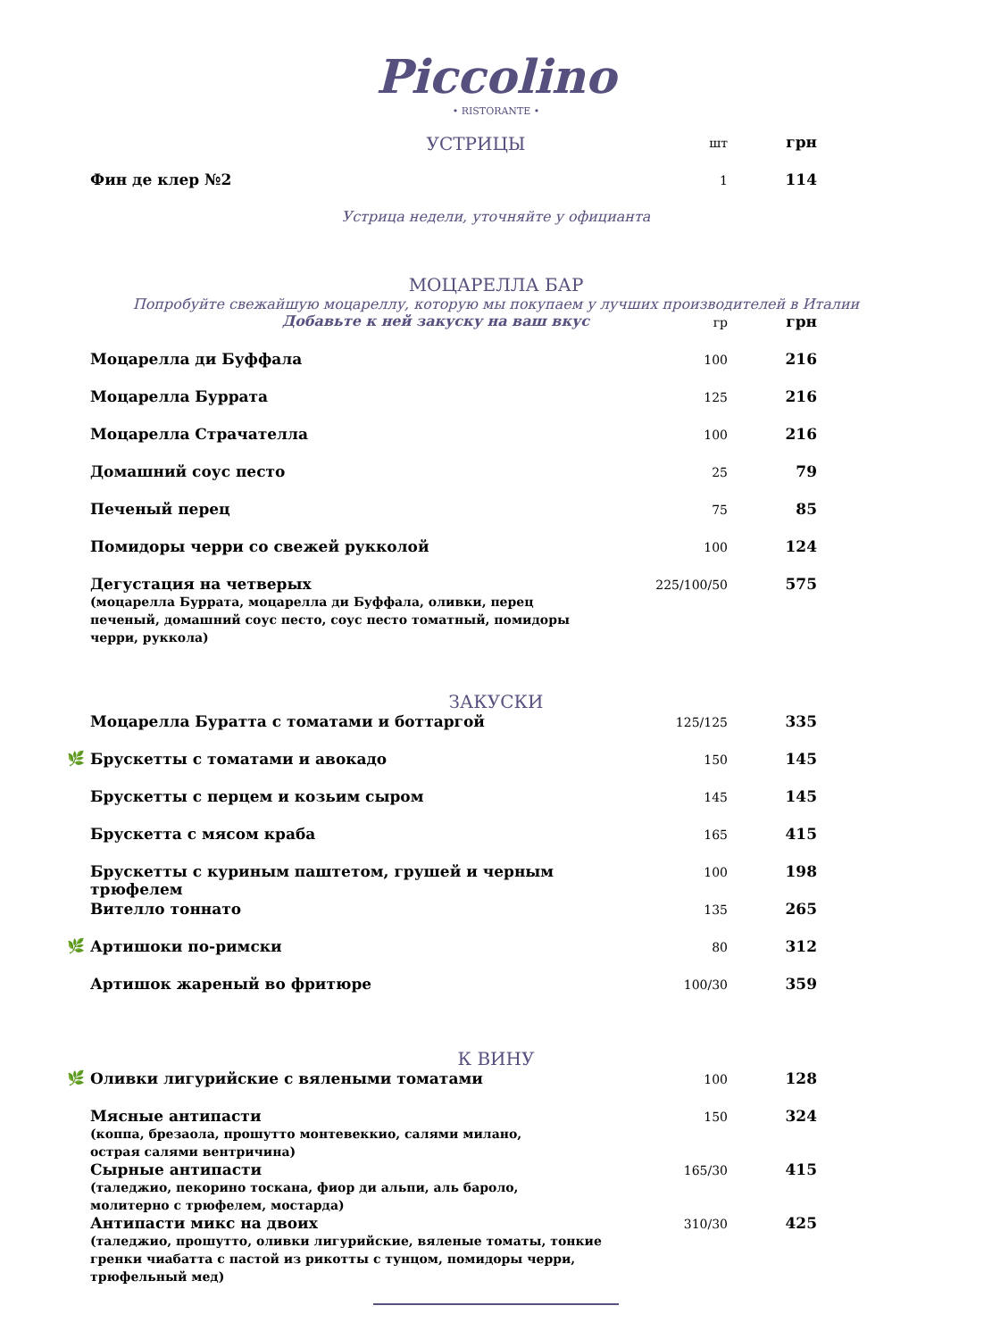Piccolino
• RISTORANTE •
| | УСТРИЦЫ | шт | грн |
| | Фин де клер №2 | 1 | 114 |
Устрица недели, уточняйте у официанта
МОЦАРЕЛЛА БАР
Попробуйте свежайшую моцареллу, которую мы покупаем у лучших производителей в Италии
| | Добавьте к ней закуску на ваш вкус | гр | грн |
| | Моцарелла ди Буффала | 100 | 216 |
| | Моцарелла Буррата | 125 | 216 |
| | Моцарелла Страчателла | 100 | 216 |
| | Домашний соус песто | 25 | 79 |
| | Печеный перец | 75 | 85 |
| | Помидоры черри со свежей рукколой | 100 | 124 |
| | Дегустация на четверых (моцарелла Буррата, моцарелла ди Буффала, оливки, перец печеный, домашний соус песто, соус песто томатный, помидоры черри, руккола) | 225/100/50 | 575 |
ЗАКУСКИ
| | Моцарелла Буратта с томатами и боттаргой | 125/125 | 335 |
| 🌿 | Брускетты с томатами и авокадо | 150 | 145 |
| | Брускетты с перцем и козьим сыром | 145 | 145 |
| | Брускетта с мясом краба | 165 | 415 |
| | Брускетты с куриным паштетом, грушей и черным трюфелем | 100 | 198 |
| | Вителло тоннато | 135 | 265 |
| 🌿 | Артишоки по-римски | 80 | 312 |
| | Артишок жареный во фритюре | 100/30 | 359 |
К ВИНУ
| 🌿 | Оливки лигурийские с вялеными томатами | 100 | 128 |
| | Мясные антипасти (коппа, брезаола, прошутто монтевеккио, салями милано, острая салями вентричина) | 150 | 324 |
| | Сырные антипасти (таледжио, пекорино тоскана, фиор ди альпи, аль бароло, молитерно с трюфелем, мостарда) | 165/30 | 415 |
| | Антипасти микс на двоих (таледжио, прошутто, оливки лигурийские, вяленые томаты, тонкие гренки чиабатта с пастой из рикотты с тунцом, помидоры черри, трюфельный мед) | 310/30 | 425 |